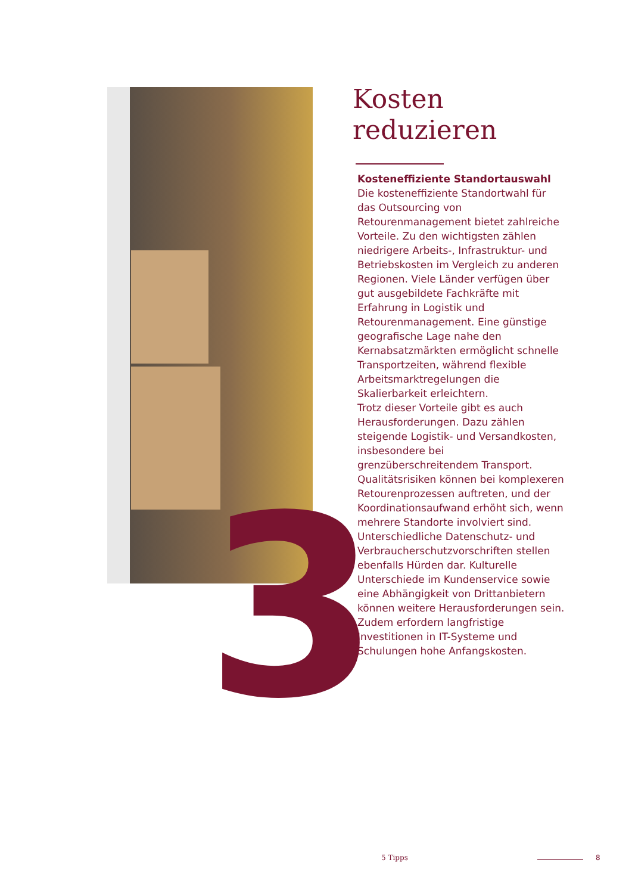3
Kosten
reduzieren
Kosteneffiziente Standortauswahl
Die kosteneffiziente Standortwahl für das Outsourcing von Retourenmanagement bietet zahlreiche Vorteile. Zu den wichtigsten zählen niedrigere Arbeits-, Infrastruktur- und Betriebskosten im Vergleich zu anderen Regionen. Viele Länder verfügen über gut ausgebildete Fachkräfte mit Erfahrung in Logistik und Retourenmanagement. Eine günstige geografische Lage nahe den Kernabsatzmärkten ermöglicht schnelle Transportzeiten, während flexible Arbeitsmarktregelungen die Skalierbarkeit erleichtern.
Trotz dieser Vorteile gibt es auch Herausforderungen. Dazu zählen steigende Logistik- und Versandkosten, insbesondere bei grenzüberschreitendem Transport. Qualitätsrisiken können bei komplexeren Retourenprozessen auftreten, und der Koordinationsaufwand erhöht sich, wenn mehrere Standorte involviert sind. Unterschiedliche Datenschutz- und Verbraucherschutzvorschriften stellen ebenfalls Hürden dar. Kulturelle Unterschiede im Kundenservice sowie eine Abhängigkeit von Drittanbietern können weitere Herausforderungen sein. Zudem erfordern langfristige Investitionen in IT-Systeme und Schulungen hohe Anfangskosten.
5 Tipps 8